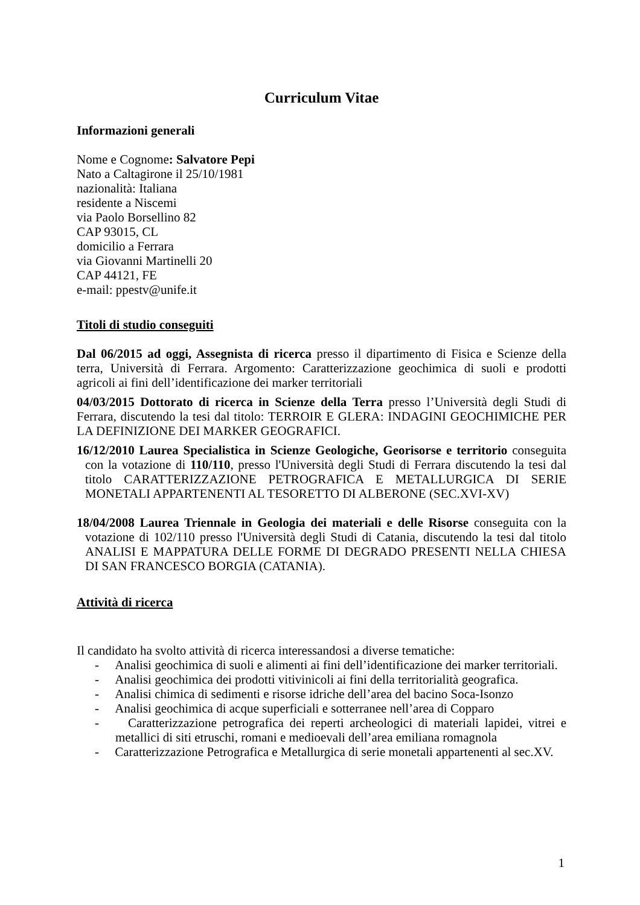Curriculum Vitae
Informazioni generali
Nome e Cognome: Salvatore Pepi
Nato a Caltagirone il 25/10/1981
nazionalità: Italiana
residente a Niscemi
via Paolo Borsellino 82
CAP 93015, CL
domicilio a Ferrara
via Giovanni Martinelli 20
CAP 44121, FE
e-mail: ppestv@unife.it
Titoli di studio conseguiti
Dal 06/2015 ad oggi, Assegnista di ricerca presso il dipartimento di Fisica e Scienze della terra, Università di Ferrara. Argomento: Caratterizzazione geochimica di suoli e prodotti agricoli ai fini dell’identificazione dei marker territoriali
04/03/2015 Dottorato di ricerca in Scienze della Terra presso l’Università degli Studi di Ferrara, discutendo la tesi dal titolo: TERROIR E GLERA: INDAGINI GEOCHIMICHE PER LA DEFINIZIONE DEI MARKER GEOGRAFICI.
16/12/2010 Laurea Specialistica in Scienze Geologiche, Georisorse e territorio conseguita con la votazione di 110/110, presso l'Università degli Studi di Ferrara discutendo la tesi dal titolo CARATTERIZZAZIONE PETROGRAFICA E METALLURGICA DI SERIE MONETALI APPARTENENTI AL TESORETTO DI ALBERONE (SEC.XVI-XV)
18/04/2008 Laurea Triennale in Geologia dei materiali e delle Risorse conseguita con la votazione di 102/110 presso l'Università degli Studi di Catania, discutendo la tesi dal titolo ANALISI E MAPPATURA DELLE FORME DI DEGRADO PRESENTI NELLA CHIESA DI SAN FRANCESCO BORGIA (CATANIA).
Attività di ricerca
Il candidato ha svolto attività di ricerca interessandosi a diverse tematiche:
- Analisi geochimica di suoli e alimenti ai fini dell’identificazione dei marker territoriali.
- Analisi geochimica dei prodotti vitivinicoli ai fini della territorialità geografica.
- Analisi chimica di sedimenti e risorse idriche dell’area del bacino Soca-Isonzo
- Analisi geochimica di acque superficiali e sotterranee nell’area di Copparo
- Caratterizzazione petrografica dei reperti archeologici di materiali lapidei, vitrei e metallici di siti etruschi, romani e medioevali dell’area emiliana romagnola
- Caratterizzazione Petrografica e Metallurgica di serie monetali appartenenti al sec.XV.
1